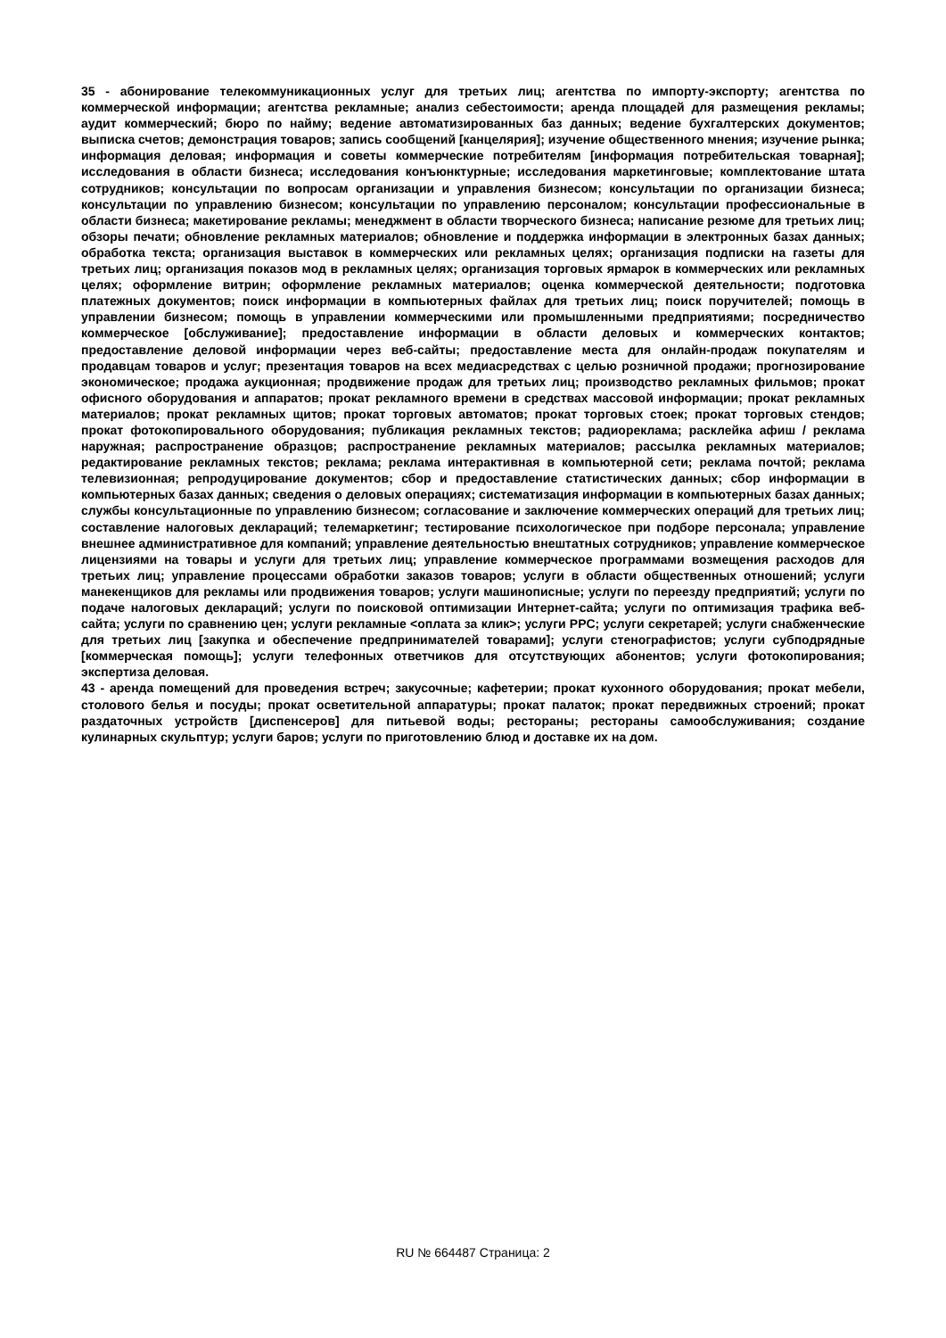35 - абонирование телекоммуникационных услуг для третьих лиц; агентства по импорту-экспорту; агентства по коммерческой информации; агентства рекламные; анализ себестоимости; аренда площадей для размещения рекламы; аудит коммерческий; бюро по найму; ведение автоматизированных баз данных; ведение бухгалтерских документов; выписка счетов; демонстрация товаров; запись сообщений [канцелярия]; изучение общественного мнения; изучение рынка; информация деловая; информация и советы коммерческие потребителям [информация потребительская товарная]; исследования в области бизнеса; исследования конъюнктурные; исследования маркетинговые; комплектование штата сотрудников; консультации по вопросам организации и управления бизнесом; консультации по организации бизнеса; консультации по управлению бизнесом; консультации по управлению персоналом; консультации профессиональные в области бизнеса; макетирование рекламы; менеджмент в области творческого бизнеса; написание резюме для третьих лиц; обзоры печати; обновление рекламных материалов; обновление и поддержка информации в электронных базах данных; обработка текста; организация выставок в коммерческих или рекламных целях; организация подписки на газеты для третьих лиц; организация показов мод в рекламных целях; организация торговых ярмарок в коммерческих или рекламных целях; оформление витрин; оформление рекламных материалов; оценка коммерческой деятельности; подготовка платежных документов; поиск информации в компьютерных файлах для третьих лиц; поиск поручителей; помощь в управлении бизнесом; помощь в управлении коммерческими или промышленными предприятиями; посредничество коммерческое [обслуживание]; предоставление информации в области деловых и коммерческих контактов; предоставление деловой информации через веб-сайты; предоставление места для онлайн-продаж покупателям и продавцам товаров и услуг; презентация товаров на всех медиасредствах с целью розничной продажи; прогнозирование экономическое; продажа аукционная; продвижение продаж для третьих лиц; производство рекламных фильмов; прокат офисного оборудования и аппаратов; прокат рекламного времени в средствах массовой информации; прокат рекламных материалов; прокат рекламных щитов; прокат торговых автоматов; прокат торговых стоек; прокат торговых стендов; прокат фотокопировального оборудования; публикация рекламных текстов; радиореклама; расклейка афиш / реклама наружная; распространение образцов; распространение рекламных материалов; рассылка рекламных материалов; редактирование рекламных текстов; реклама; реклама интерактивная в компьютерной сети; реклама почтой; реклама телевизионная; репродуцирование документов; сбор и предоставление статистических данных; сбор информации в компьютерных базах данных; сведения о деловых операциях; систематизация информации в компьютерных базах данных; службы консультационные по управлению бизнесом; согласование и заключение коммерческих операций для третьих лиц; составление налоговых деклараций; телемаркетинг; тестирование психологическое при подборе персонала; управление внешнее административное для компаний; управление деятельностью внештатных сотрудников; управление коммерческое лицензиями на товары и услуги для третьих лиц; управление коммерческое программами возмещения расходов для третьих лиц; управление процессами обработки заказов товаров; услуги в области общественных отношений; услуги манекенщиков для рекламы или продвижения товаров; услуги машинописные; услуги по переезду предприятий; услуги по подаче налоговых деклараций; услуги по поисковой оптимизации Интернет-сайта; услуги по оптимизация трафика веб-сайта; услуги по сравнению цен; услуги рекламные <оплата за клик>; услуги PPC; услуги секретарей; услуги снабженческие для третьих лиц [закупка и обеспечение предпринимателей товарами]; услуги стенографистов; услуги субподрядные [коммерческая помощь]; услуги телефонных ответчиков для отсутствующих абонентов; услуги фотокопирования; экспертиза деловая.
43 - аренда помещений для проведения встреч; закусочные; кафетерии; прокат кухонного оборудования; прокат мебели, столового белья и посуды; прокат осветительной аппаратуры; прокат палаток; прокат передвижных строений; прокат раздаточных устройств [диспенсеров] для питьевой воды; рестораны; рестораны самообслуживания; создание кулинарных скульптур; услуги баров; услуги по приготовлению блюд и доставке их на дом.
RU № 664487 Страница: 2